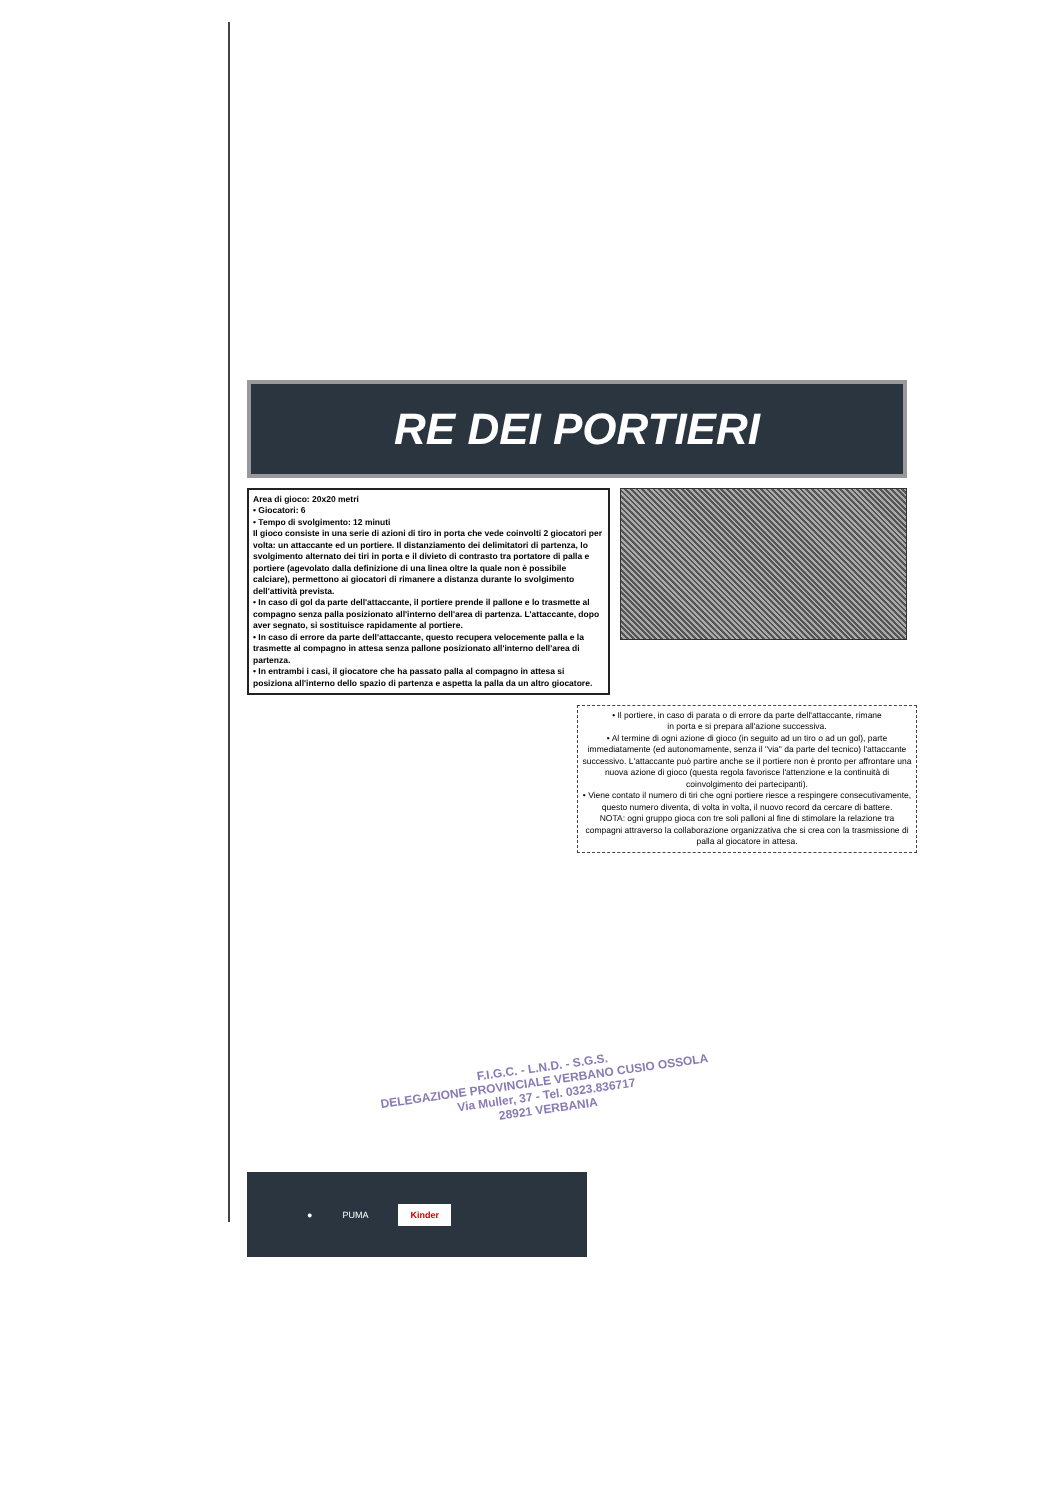RE DEI PORTIERI
Area di gioco: 20x20 metri
• Giocatori: 6
• Tempo di svolgimento: 12 minuti
Il gioco consiste in una serie di azioni di tiro in porta che vede coinvolti 2 giocatori per volta: un attaccante ed un portiere. Il distanziamento dei delimitatori di partenza, lo svolgimento alternato dei tiri in porta e il divieto di contrasto tra portatore di palla e portiere (agevolato dalla definizione di una linea oltre la quale non è possibile calciare), permettono ai giocatori di rimanere a distanza durante lo svolgimento dell'attività prevista.
• In caso di gol da parte dell'attaccante, il portiere prende il pallone e lo trasmette al compagno senza palla posizionato all'interno dell'area di partenza. L'attaccante, dopo aver segnato, si sostituisce rapidamente al portiere.
• In caso di errore da parte dell'attaccante, questo recupera velocemente palla e la trasmette al compagno in attesa senza pallone posizionato all'interno dell'area di partenza.
• In entrambi i casi, il giocatore che ha passato palla al compagno in attesa si posiziona all'interno dello spazio di partenza e aspetta la palla da un altro giocatore.
• Il portiere, in caso di parata o di errore da parte dell'attaccante, rimane
in porta e si prepara all'azione successiva.
• Al termine di ogni azione di gioco (in seguito ad un tiro o ad un gol), parte immediatamente (ed autonomamente, senza il "via" da parte del tecnico) l'attaccante successivo. L'attaccante può partire anche se il portiere non è pronto per affrontare una nuova azione di gioco (questa regola favorisce l'attenzione e la continuità di coinvolgimento dei partecipanti).
• Viene contato il numero di tiri che ogni portiere riesce a respingere consecutivamente, questo numero diventa, di volta in volta, il nuovo record da cercare di battere.
NOTA: ogni gruppo gioca con tre soli palloni al fine di stimolare la relazione tra compagni attraverso la collaborazione organizzativa che si crea con la trasmissione di palla al giocatore in attesa.
● PUMA Kinder
F.I.G.C. - L.N.D. - S.G.S.
DELEGAZIONE PROVINCIALE VERBANO CUSIO OSSOLA
Via Muller, 37 - Tel. 0323.836717
28921 VERBANIA